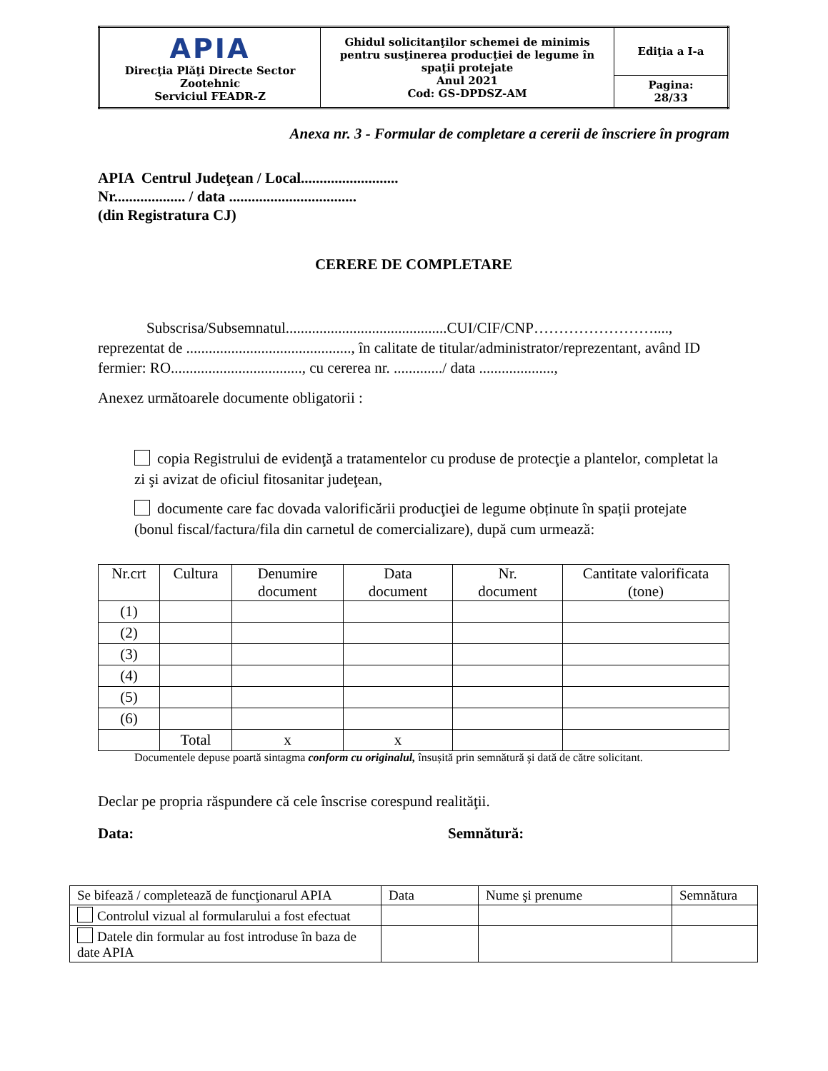| APIA Direcţia Plăţi Directe Sector Zootehnic Serviciul FEADR-Z | Ghidul solicitanţilor schemei de minimis pentru susţinerea producţiei de legume în spaţii protejate Anul 2021 Cod: GS-DPDSZ-AM | Ediţia a I-a |
| | | Pagina: 28/33 |
Anexa nr. 3 - Formular de completare a cererii de înscriere în program
APIA Centrul Judeţean / Local..........................
Nr................... / data ..................................
(din Registratura CJ)
CERERE DE COMPLETARE
Subscrisa/Subsemnatul...........................................CUI/CIF/CNP……………………....,
reprezentat de ............................................, în calitate de titular/administrator/reprezentant, având ID fermier: RO..................................., cu cererea nr. ............./ data ....................,
Anexez următoarele documente obligatorii :
copia Registrului de evidenţă a tratamentelor cu produse de protecţie a plantelor, completat la zi şi avizat de oficiul fitosanitar judeţean,
documente care fac dovada valorificării producţiei de legume obținute în spații protejate (bonul fiscal/factura/fila din carnetul de comercializare), după cum urmează:
| Nr.crt | Cultura | Denumire document | Data document | Nr. document | Cantitate valorificata (tone) |
| --- | --- | --- | --- | --- | --- |
| (1) | | | | | |
| (2) | | | | | |
| (3) | | | | | |
| (4) | | | | | |
| (5) | | | | | |
| (6) | | | | | |
| | Total | x | x | | |
Documentele depuse poartă sintagma conform cu originalul, însușită prin semnătură şi dată de către solicitant.
Declar pe propria răspundere că cele înscrise corespund realităţii.
Data: Semnătură:
| Se bifează / completează de funcţionarul APIA | Data | Nume şi prenume | Semnătura |
| Controlul vizual al formularului a fost efectuat | | | |
| Datele din formular au fost introduse în baza de date APIA | | | |